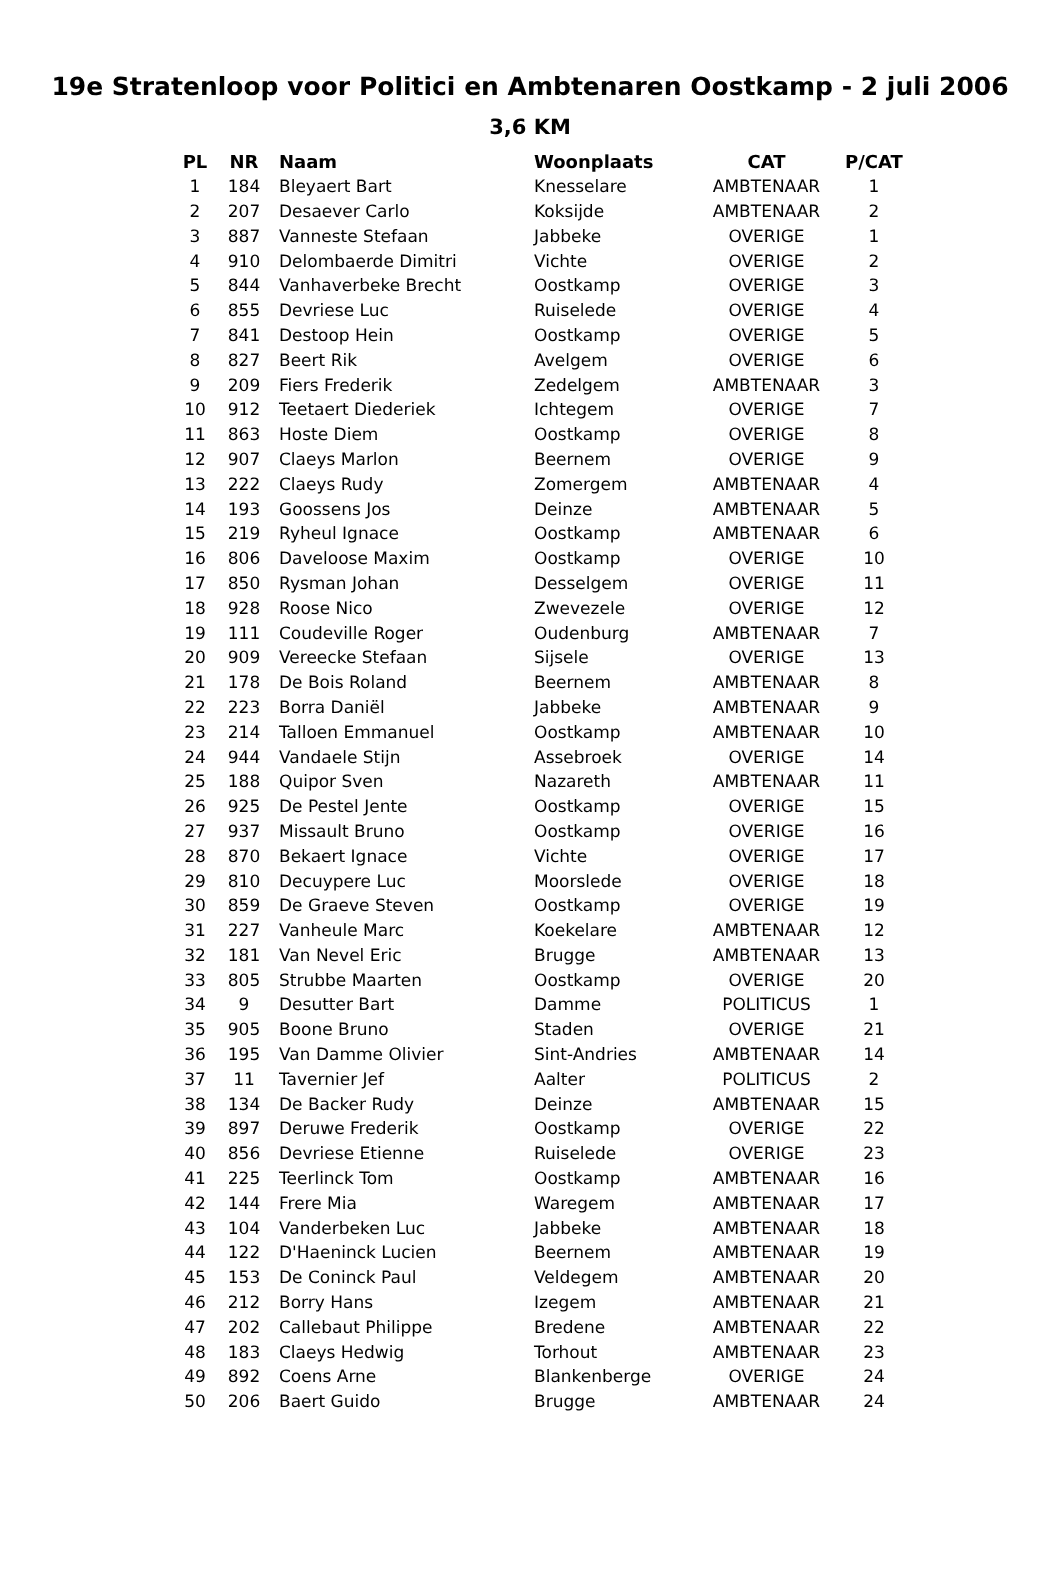19e Stratenloop voor Politici en Ambtenaren Oostkamp - 2 juli 2006
3,6 KM
| PL | NR | Naam | Woonplaats | CAT | P/CAT |
| --- | --- | --- | --- | --- | --- |
| 1 | 184 | Bleyaert Bart | Knesselare | AMBTENAAR | 1 |
| 2 | 207 | Desaever Carlo | Koksijde | AMBTENAAR | 2 |
| 3 | 887 | Vanneste Stefaan | Jabbeke | OVERIGE | 1 |
| 4 | 910 | Delombaerde Dimitri | Vichte | OVERIGE | 2 |
| 5 | 844 | Vanhaverbeke Brecht | Oostkamp | OVERIGE | 3 |
| 6 | 855 | Devriese Luc | Ruiselede | OVERIGE | 4 |
| 7 | 841 | Destoop Hein | Oostkamp | OVERIGE | 5 |
| 8 | 827 | Beert Rik | Avelgem | OVERIGE | 6 |
| 9 | 209 | Fiers Frederik | Zedelgem | AMBTENAAR | 3 |
| 10 | 912 | Teetaert Diederiek | Ichtegem | OVERIGE | 7 |
| 11 | 863 | Hoste Diem | Oostkamp | OVERIGE | 8 |
| 12 | 907 | Claeys Marlon | Beernem | OVERIGE | 9 |
| 13 | 222 | Claeys Rudy | Zomergem | AMBTENAAR | 4 |
| 14 | 193 | Goossens Jos | Deinze | AMBTENAAR | 5 |
| 15 | 219 | Ryheul Ignace | Oostkamp | AMBTENAAR | 6 |
| 16 | 806 | Daveloose Maxim | Oostkamp | OVERIGE | 10 |
| 17 | 850 | Rysman Johan | Desselgem | OVERIGE | 11 |
| 18 | 928 | Roose Nico | Zwevezele | OVERIGE | 12 |
| 19 | 111 | Coudeville Roger | Oudenburg | AMBTENAAR | 7 |
| 20 | 909 | Vereecke Stefaan | Sijsele | OVERIGE | 13 |
| 21 | 178 | De Bois Roland | Beernem | AMBTENAAR | 8 |
| 22 | 223 | Borra Daniël | Jabbeke | AMBTENAAR | 9 |
| 23 | 214 | Talloen Emmanuel | Oostkamp | AMBTENAAR | 10 |
| 24 | 944 | Vandaele Stijn | Assebroek | OVERIGE | 14 |
| 25 | 188 | Quipor Sven | Nazareth | AMBTENAAR | 11 |
| 26 | 925 | De Pestel Jente | Oostkamp | OVERIGE | 15 |
| 27 | 937 | Missault Bruno | Oostkamp | OVERIGE | 16 |
| 28 | 870 | Bekaert Ignace | Vichte | OVERIGE | 17 |
| 29 | 810 | Decuypere Luc | Moorslede | OVERIGE | 18 |
| 30 | 859 | De Graeve Steven | Oostkamp | OVERIGE | 19 |
| 31 | 227 | Vanheule Marc | Koekelare | AMBTENAAR | 12 |
| 32 | 181 | Van Nevel Eric | Brugge | AMBTENAAR | 13 |
| 33 | 805 | Strubbe Maarten | Oostkamp | OVERIGE | 20 |
| 34 | 9 | Desutter Bart | Damme | POLITICUS | 1 |
| 35 | 905 | Boone Bruno | Staden | OVERIGE | 21 |
| 36 | 195 | Van Damme Olivier | Sint-Andries | AMBTENAAR | 14 |
| 37 | 11 | Tavernier Jef | Aalter | POLITICUS | 2 |
| 38 | 134 | De Backer Rudy | Deinze | AMBTENAAR | 15 |
| 39 | 897 | Deruwe Frederik | Oostkamp | OVERIGE | 22 |
| 40 | 856 | Devriese Etienne | Ruiselede | OVERIGE | 23 |
| 41 | 225 | Teerlinck Tom | Oostkamp | AMBTENAAR | 16 |
| 42 | 144 | Frere Mia | Waregem | AMBTENAAR | 17 |
| 43 | 104 | Vanderbeken Luc | Jabbeke | AMBTENAAR | 18 |
| 44 | 122 | D'Haeninck Lucien | Beernem | AMBTENAAR | 19 |
| 45 | 153 | De Coninck Paul | Veldegem | AMBTENAAR | 20 |
| 46 | 212 | Borry Hans | Izegem | AMBTENAAR | 21 |
| 47 | 202 | Callebaut Philippe | Bredene | AMBTENAAR | 22 |
| 48 | 183 | Claeys Hedwig | Torhout | AMBTENAAR | 23 |
| 49 | 892 | Coens Arne | Blankenberge | OVERIGE | 24 |
| 50 | 206 | Baert Guido | Brugge | AMBTENAAR | 24 |